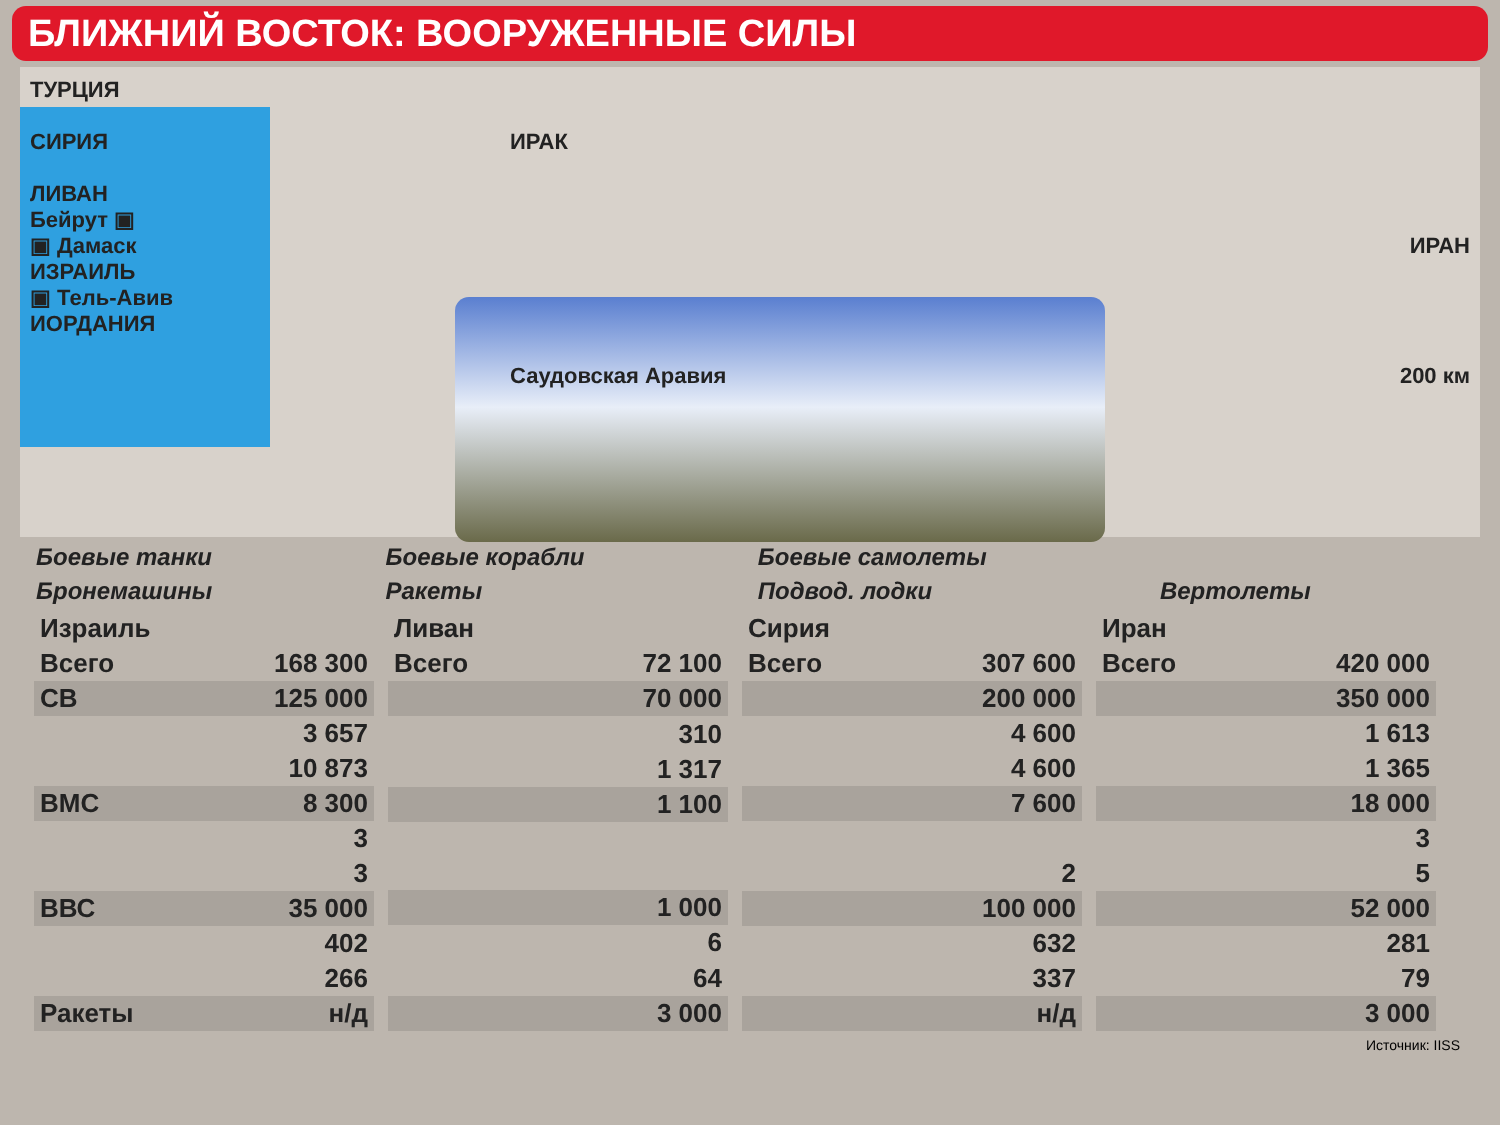БЛИЖНИЙ ВОСТОК: ВООРУЖЕННЫЕ СИЛЫ
ТУРЦИЯ
СИРИЯ
ЛИВАН
Бейрут ▣
▣ Дамаск
ИЗРАИЛЬ
▣ Тель-Авив
ИОРДАНИЯ
ИРАК
Саудовская Аравия
ИРАН
200 км
Боевые танки Боевые корабли Боевые самолеты Бронемашины Ракеты Подвод. лодки Вертолеты
| Израиль | |
| --- | --- |
| Всего | 168 300 |
| СВ | 125 000 |
| | 3 657 |
| | 10 873 |
| ВМС | 8 300 |
| | 3 |
| | 3 |
| ВВС | 35 000 |
| | 402 |
| | 266 |
| Ракеты | н/д |
| Ливан | |
| --- | --- |
| Всего | 72 100 |
| | 70 000 |
| | 310 |
| | 1 317 |
| | 1 100 |
| | 1 000 |
| | 6 |
| | 64 |
| | 3 000 |
| Сирия | |
| --- | --- |
| Всего | 307 600 |
| | 200 000 |
| | 4 600 |
| | 4 600 |
| | 7 600 |
| | 2 |
| | 100 000 |
| | 632 |
| | 337 |
| | н/д |
| Иран | |
| --- | --- |
| Всего | 420 000 |
| | 350 000 |
| | 1 613 |
| | 1 365 |
| | 18 000 |
| | 3 |
| | 5 |
| | 52 000 |
| | 281 |
| | 79 |
| | 3 000 |
Источник: IISS